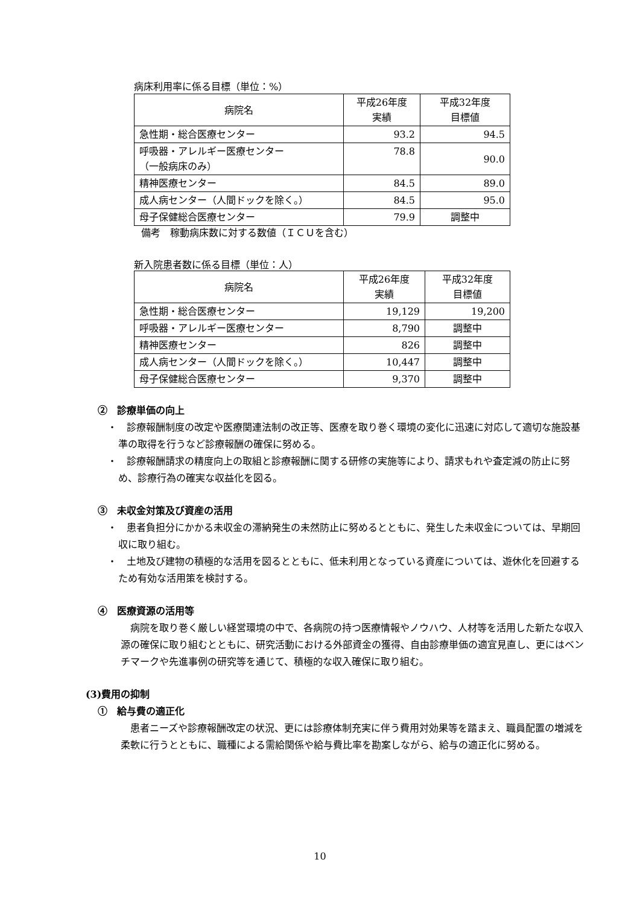病床利用率に係る目標（単位：%）
| 病院名 | 平成26年度 実績 | 平成32年度 目標値 |
| 急性期・総合医療センター | 93.2 | 94.5 |
| 呼吸器・アレルギー医療センター （一般病床のみ） | 78.8 | 90.0 |
| 精神医療センター | 84.5 | 89.0 |
| 成人病センター（人間ドックを除く。） | 84.5 | 95.0 |
| 母子保健総合医療センター | 79.9 | 調整中 |
備考　稼動病床数に対する数値（ＩＣＵを含む）
新入院患者数に係る目標（単位：人）
| 病院名 | 平成26年度 実績 | 平成32年度 目標値 |
| 急性期・総合医療センター | 19,129 | 19,200 |
| 呼吸器・アレルギー医療センター | 8,790 | 調整中 |
| 精神医療センター | 826 | 調整中 |
| 成人病センター（人間ドックを除く。） | 10,447 | 調整中 |
| 母子保健総合医療センター | 9,370 | 調整中 |
②　診療単価の向上
・　診療報酬制度の改定や医療関連法制の改正等、医療を取り巻く環境の変化に迅速に対応して適切な施設基準の取得を行うなど診療報酬の確保に努める。
・　診療報酬請求の精度向上の取組と診療報酬に関する研修の実施等により、請求もれや査定減の防止に努め、診療行為の確実な収益化を図る。
③　未収金対策及び資産の活用
・　患者負担分にかかる未収金の滞納発生の未然防止に努めるとともに、発生した未収金については、早期回収に取り組む。
・　土地及び建物の積極的な活用を図るとともに、低未利用となっている資産については、遊休化を回避するため有効な活用策を検討する。
④　医療資源の活用等
病院を取り巻く厳しい経営環境の中で、各病院の持つ医療情報やノウハウ、人材等を活用した新たな収入源の確保に取り組むとともに、研究活動における外部資金の獲得、自由診療単価の適宜見直し、更にはベンチマークや先進事例の研究等を通じて、積極的な収入確保に取り組む。
(3)費用の抑制
①　給与費の適正化
患者ニーズや診療報酬改定の状況、更には診療体制充実に伴う費用対効果等を踏まえ、職員配置の増減を柔軟に行うとともに、職種による需給関係や給与費比率を勘案しながら、給与の適正化に努める。
10